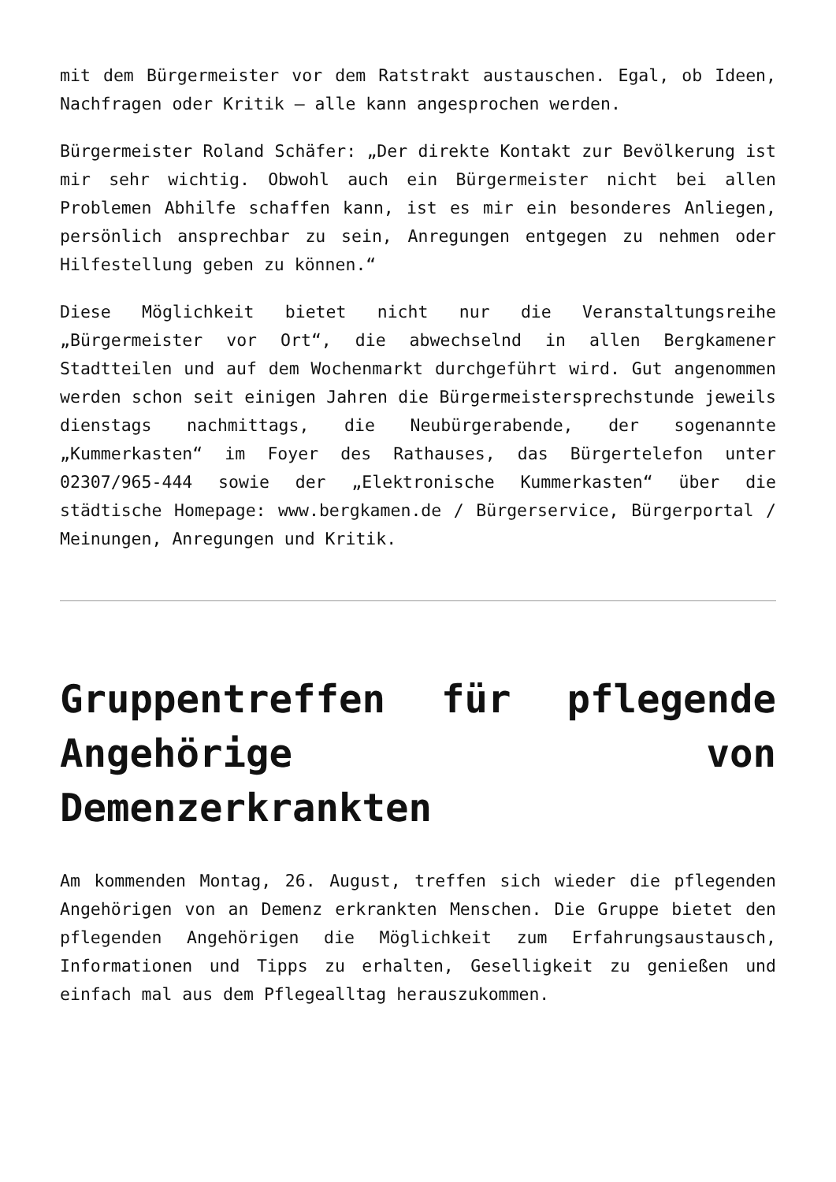mit dem Bürgermeister vor dem Ratstrakt austauschen. Egal, ob Ideen, Nachfragen oder Kritik – alle kann angesprochen werden.
Bürgermeister Roland Schäfer: „Der direkte Kontakt zur Bevölkerung ist mir sehr wichtig. Obwohl auch ein Bürgermeister nicht bei allen Problemen Abhilfe schaffen kann, ist es mir ein besonderes Anliegen, persönlich ansprechbar zu sein, Anregungen entgegen zu nehmen oder Hilfestellung geben zu können.“
Diese Möglichkeit bietet nicht nur die Veranstaltungsreihe „Bürgermeister vor Ort“, die abwechselnd in allen Bergkamener Stadtteilen und auf dem Wochenmarkt durchgeführt wird. Gut angenommen werden schon seit einigen Jahren die Bürgermeistersprechstunde jeweils dienstags nachmittags, die Neubürgerabende, der sogenannte „Kummerkasten“ im Foyer des Rathauses, das Bürgertelefon unter 02307/965-444 sowie der „Elektronische Kummerkasten“ über die städtische Homepage: www.bergkamen.de / Bürgerservice, Bürgerportal / Meinungen, Anregungen und Kritik.
Gruppentreffen für pflegende Angehörige von Demenzerkrankten
Am kommenden Montag, 26. August, treffen sich wieder die pflegenden Angehörigen von an Demenz erkrankten Menschen. Die Gruppe bietet den pflegenden Angehörigen die Möglichkeit zum Erfahrungsaustausch, Informationen und Tipps zu erhalten, Geselligkeit zu genießen und einfach mal aus dem Pflegealltag herauszukommen.